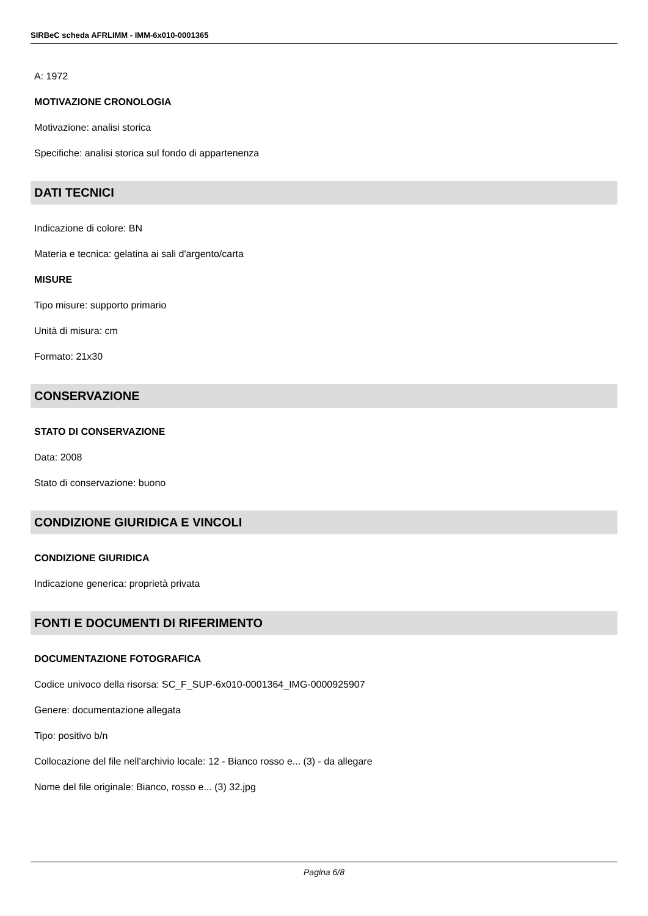SIRBeC scheda AFRLIMM - IMM-6x010-0001365
A: 1972
MOTIVAZIONE CRONOLOGIA
Motivazione: analisi storica
Specifiche: analisi storica sul fondo di appartenenza
DATI TECNICI
Indicazione di colore: BN
Materia e tecnica: gelatina ai sali d'argento/carta
MISURE
Tipo misure: supporto primario
Unità di misura: cm
Formato: 21x30
CONSERVAZIONE
STATO DI CONSERVAZIONE
Data: 2008
Stato di conservazione: buono
CONDIZIONE GIURIDICA E VINCOLI
CONDIZIONE GIURIDICA
Indicazione generica: proprietà privata
FONTI E DOCUMENTI DI RIFERIMENTO
DOCUMENTAZIONE FOTOGRAFICA
Codice univoco della risorsa: SC_F_SUP-6x010-0001364_IMG-0000925907
Genere: documentazione allegata
Tipo: positivo b/n
Collocazione del file nell'archivio locale: 12 - Bianco rosso e... (3) - da allegare
Nome del file originale: Bianco, rosso e... (3) 32.jpg
Pagina 6/8